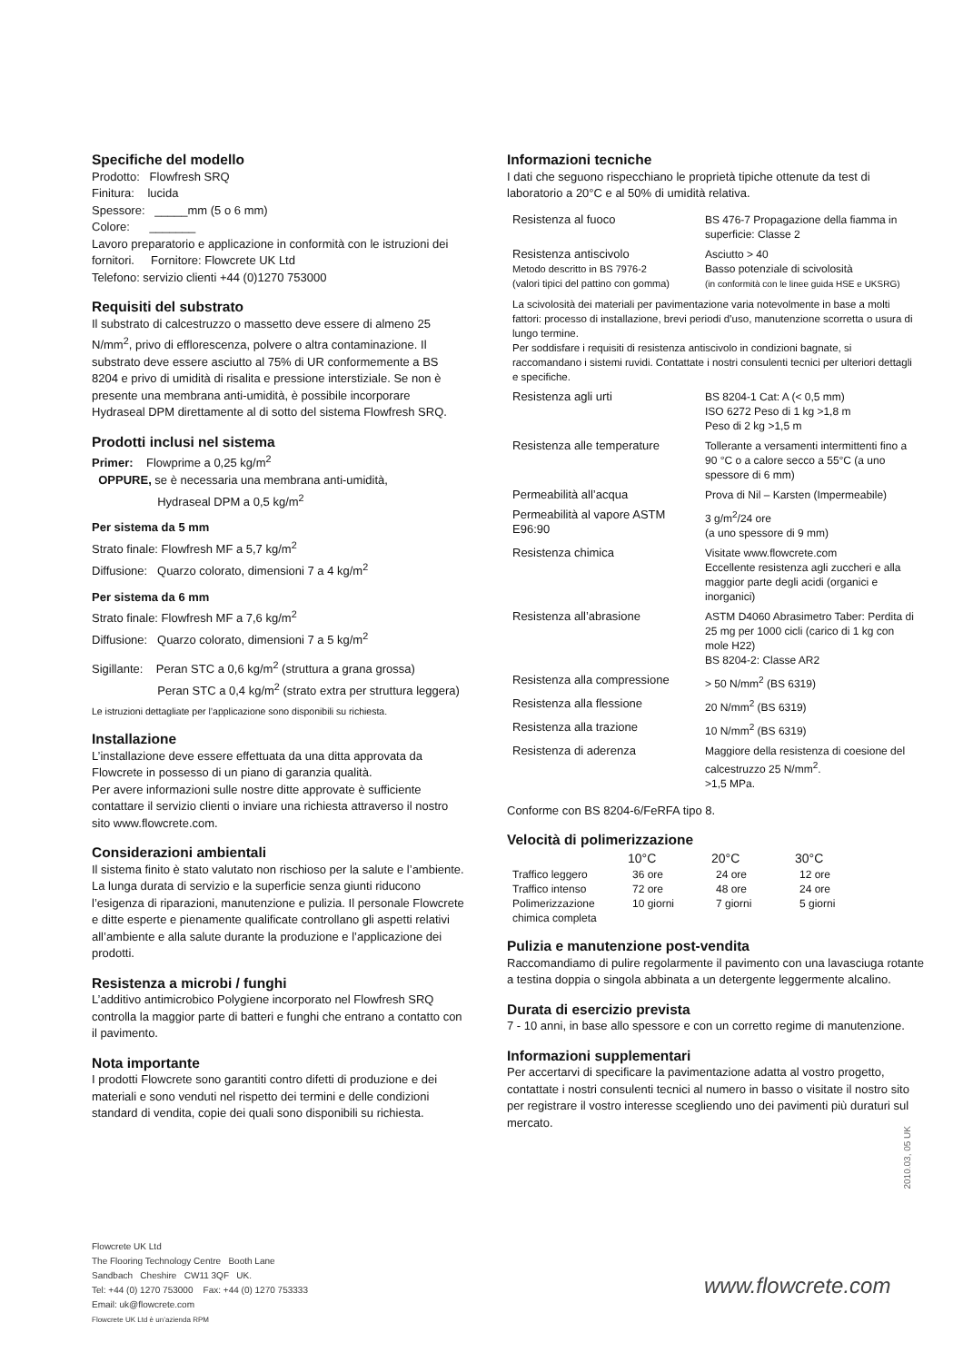Specifiche del modello
Prodotto: Flowfresh SRQ
Finitura: lucida
Spessore: _____mm (5 o 6 mm)
Colore: _______
Lavoro preparatorio e applicazione in conformità con le istruzioni dei fornitori. Fornitore: Flowcrete UK Ltd
Telefono: servizio clienti +44 (0)1270 753000
Requisiti del substrato
Il substrato di calcestruzzo o massetto deve essere di almeno 25 N/mm<sup>2</sup>, privo di efflorescenza, polvere o altra contaminazione. Il substrato deve essere asciutto al 75% di UR conformemente a BS 8204 e privo di umidità di risalita e pressione interstiziale. Se non è presente una membrana anti-umidità, è possibile incorporare Hydraseal DPM direttamente al di sotto del sistema Flowfresh SRQ.
Prodotti inclusi nel sistema
Primer: Flowprime a 0,25 kg/m<sup>2</sup>
OPPURE, se è necessaria una membrana anti-umidità,
Hydraseal DPM a 0,5 kg/m<sup>2</sup>
Per sistema da 5 mm
Strato finale: Flowfresh MF a 5,7 kg/m<sup>2</sup>
Diffusione: Quarzo colorato, dimensioni 7 a 4 kg/m<sup>2</sup>
Per sistema da 6 mm
Strato finale: Flowfresh MF a 7,6 kg/m<sup>2</sup>
Diffusione: Quarzo colorato, dimensioni 7 a 5 kg/m<sup>2</sup>
Sigillante: Peran STC a 0,6 kg/m<sup>2</sup> (struttura a grana grossa)
Peran STC a 0,4 kg/m<sup>2</sup> (strato extra per struttura leggera)
Le istruzioni dettagliate per l’applicazione sono disponibili su richiesta.
Installazione
L’installazione deve essere effettuata da una ditta approvata da Flowcrete in possesso di un piano di garanzia qualità.
Per avere informazioni sulle nostre ditte approvate è sufficiente contattare il servizio clienti o inviare una richiesta attraverso il nostro sito www.flowcrete.com.
Considerazioni ambientali
Il sistema finito è stato valutato non rischioso per la salute e l’ambiente. La lunga durata di servizio e la superficie senza giunti riducono l’esigenza di riparazioni, manutenzione e pulizia. Il personale Flowcrete e ditte esperte e pienamente qualificate controllano gli aspetti relativi all’ambiente e alla salute durante la produzione e l’applicazione dei prodotti.
Resistenza a microbi / funghi
L’additivo antimicrobico Polygiene incorporato nel Flowfresh SRQ controlla la maggior parte di batteri e funghi che entrano a contatto con il pavimento.
Nota importante
I prodotti Flowcrete sono garantiti contro difetti di produzione e dei materiali e sono venduti nel rispetto dei termini e delle condizioni standard di vendita, copie dei quali sono disponibili su richiesta.
Informazioni tecniche
I dati che seguono rispecchiano le proprietà tipiche ottenute da test di laboratorio a 20°C e al 50% di umidità relativa.
| Resistenza al fuoco | BS 476-7 Propagazione della fiamma in superficie: Classe 2 |
| Resistenza antiscivolo Metodo descritto in BS 7976-2 (valori tipici del pattino con gomma) | Asciutto > 40 Basso potenziale di scivolosità (in conformità con le linee guida HSE e UKSRG) |
| La scivolosità dei materiali per pavimentazione varia notevolmente in base a molti fattori: processo di installazione, brevi periodi d’uso, manutenzione scorretta o usura di lungo termine. Per soddisfare i requisiti di resistenza antiscivolo in condizioni bagnate, si raccomandano i sistemi ruvidi. Contattate i nostri consulenti tecnici per ulteriori dettagli e specifiche. | |
| Resistenza agli urti | BS 8204-1 Cat: A (< 0,5 mm) ISO 6272 Peso di 1 kg >1,8 m Peso di 2 kg >1,5 m |
| Resistenza alle temperature | Tollerante a versamenti intermittenti fino a 90 °C o a calore secco a 55°C (a uno spessore di 6 mm) |
| Permeabilità all’acqua | Prova di Nil – Karsten (Impermeabile) |
| Permeabilità al vapore ASTM E96:90 | 3 g/m<sup>2</sup>/24 ore (a uno spessore di 9 mm) |
| Resistenza chimica | Visitate www.flowcrete.com Eccellente resistenza agli zuccheri e alla maggior parte degli acidi (organici e inorganici) |
| Resistenza all’abrasione | ASTM D4060 Abrasimetro Taber: Perdita di 25 mg per 1000 cicli (carico di 1 kg con mole H22) BS 8204-2: Classe AR2 |
| Resistenza alla compressione | > 50 N/mm<sup>2</sup> (BS 6319) |
| Resistenza alla flessione | 20 N/mm<sup>2</sup> (BS 6319) |
| Resistenza alla trazione | 10 N/mm<sup>2</sup> (BS 6319) |
| Resistenza di aderenza | Maggiore della resistenza di coesione del calcestruzzo 25 N/mm<sup>2</sup>. >1,5 MPa. |
Conforme con BS 8204-6/FeRFA tipo 8.
Velocità di polimerizzazione
| | 10°C | 20°C | 30°C |
| --- | --- | --- | --- |
| Traffico leggero | 36 ore | 24 ore | 12 ore |
| Traffico intenso | 72 ore | 48 ore | 24 ore |
| Polimerizzazione chimica completa | 10 giorni | 7 giorni | 5 giorni |
Pulizia e manutenzione post-vendita
Raccomandiamo di pulire regolarmente il pavimento con una lavasciuga rotante a testina doppia o singola abbinata a un detergente leggermente alcalino.
Durata di esercizio prevista
7 - 10 anni, in base allo spessore e con un corretto regime di manutenzione.
Informazioni supplementari
Per accertarvi di specificare la pavimentazione adatta al vostro progetto, contattate i nostri consulenti tecnici al numero in basso o visitate il nostro sito per registrare il vostro interesse scegliendo uno dei pavimenti più duraturi sul mercato.
2010.03, 05 UK
Flowcrete UK Ltd
The Flooring Technology Centre Booth Lane
Sandbach Cheshire CW11 3QF UK.
Tel: +44 (0) 1270 753000 Fax: +44 (0) 1270 753333
Email: uk@flowcrete.com
Flowcrete UK Ltd è un’azienda RPM
www.flowcrete.com